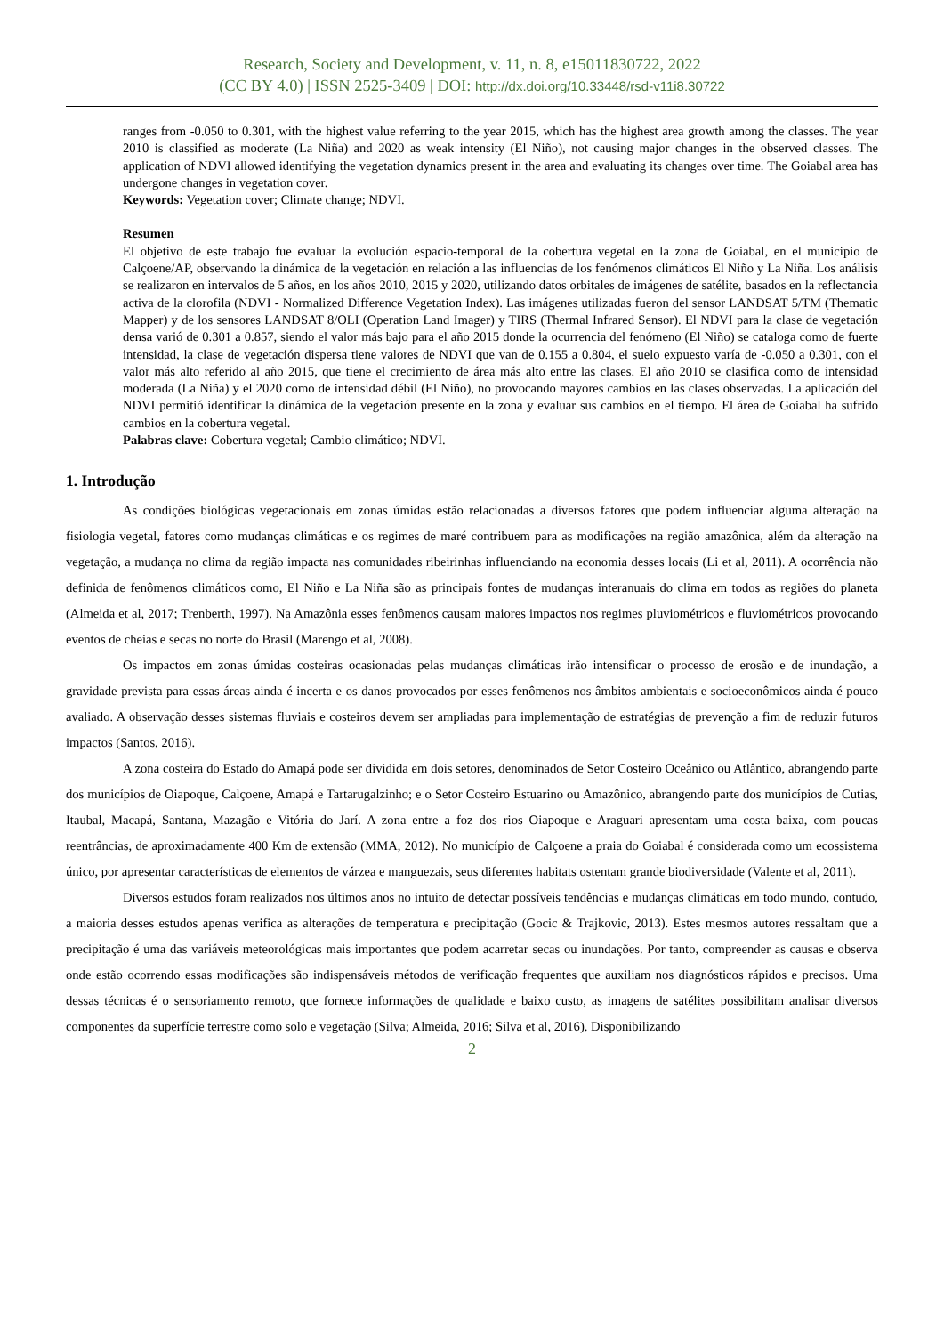Research, Society and Development, v. 11, n. 8, e15011830722, 2022
(CC BY 4.0) | ISSN 2525-3409 | DOI: http://dx.doi.org/10.33448/rsd-v11i8.30722
ranges from -0.050 to 0.301, with the highest value referring to the year 2015, which has the highest area growth among the classes. The year 2010 is classified as moderate (La Niña) and 2020 as weak intensity (El Niño), not causing major changes in the observed classes. The application of NDVI allowed identifying the vegetation dynamics present in the area and evaluating its changes over time. The Goiabal area has undergone changes in vegetation cover.
Keywords: Vegetation cover; Climate change; NDVI.
Resumen
El objetivo de este trabajo fue evaluar la evolución espacio-temporal de la cobertura vegetal en la zona de Goiabal, en el municipio de Calçoene/AP, observando la dinámica de la vegetación en relación a las influencias de los fenómenos climáticos El Niño y La Niña. Los análisis se realizaron en intervalos de 5 años, en los años 2010, 2015 y 2020, utilizando datos orbitales de imágenes de satélite, basados en la reflectancia activa de la clorofila (NDVI - Normalized Difference Vegetation Index). Las imágenes utilizadas fueron del sensor LANDSAT 5/TM (Thematic Mapper) y de los sensores LANDSAT 8/OLI (Operation Land Imager) y TIRS (Thermal Infrared Sensor). El NDVI para la clase de vegetación densa varió de 0.301 a 0.857, siendo el valor más bajo para el año 2015 donde la ocurrencia del fenómeno (El Niño) se cataloga como de fuerte intensidad, la clase de vegetación dispersa tiene valores de NDVI que van de 0.155 a 0.804, el suelo expuesto varía de -0.050 a 0.301, con el valor más alto referido al año 2015, que tiene el crecimiento de área más alto entre las clases. El año 2010 se clasifica como de intensidad moderada (La Niña) y el 2020 como de intensidad débil (El Niño), no provocando mayores cambios en las clases observadas. La aplicación del NDVI permitió identificar la dinámica de la vegetación presente en la zona y evaluar sus cambios en el tiempo. El área de Goiabal ha sufrido cambios en la cobertura vegetal.
Palabras clave: Cobertura vegetal; Cambio climático; NDVI.
1. Introdução
As condições biológicas vegetacionais em zonas úmidas estão relacionadas a diversos fatores que podem influenciar alguma alteração na fisiologia vegetal, fatores como mudanças climáticas e os regimes de maré contribuem para as modificações na região amazônica, além da alteração na vegetação, a mudança no clima da região impacta nas comunidades ribeirinhas influenciando na economia desses locais (Li et al, 2011). A ocorrência não definida de fenômenos climáticos como, El Niño e La Niña são as principais fontes de mudanças interanuais do clima em todos as regiões do planeta (Almeida et al, 2017; Trenberth, 1997). Na Amazônia esses fenômenos causam maiores impactos nos regimes pluviométricos e fluviométricos provocando eventos de cheias e secas no norte do Brasil (Marengo et al, 2008).
Os impactos em zonas úmidas costeiras ocasionadas pelas mudanças climáticas irão intensificar o processo de erosão e de inundação, a gravidade prevista para essas áreas ainda é incerta e os danos provocados por esses fenômenos nos âmbitos ambientais e socioeconômicos ainda é pouco avaliado. A observação desses sistemas fluviais e costeiros devem ser ampliadas para implementação de estratégias de prevenção a fim de reduzir futuros impactos (Santos, 2016).
A zona costeira do Estado do Amapá pode ser dividida em dois setores, denominados de Setor Costeiro Oceânico ou Atlântico, abrangendo parte dos municípios de Oiapoque, Calçoene, Amapá e Tartarugalzinho; e o Setor Costeiro Estuarino ou Amazônico, abrangendo parte dos municípios de Cutias, Itaubal, Macapá, Santana, Mazagão e Vitória do Jarí. A zona entre a foz dos rios Oiapoque e Araguari apresentam uma costa baixa, com poucas reentrâncias, de aproximadamente 400 Km de extensão (MMA, 2012). No município de Calçoene a praia do Goiabal é considerada como um ecossistema único, por apresentar características de elementos de várzea e manguezais, seus diferentes habitats ostentam grande biodiversidade (Valente et al, 2011).
Diversos estudos foram realizados nos últimos anos no intuito de detectar possíveis tendências e mudanças climáticas em todo mundo, contudo, a maioria desses estudos apenas verifica as alterações de temperatura e precipitação (Gocic & Trajkovic, 2013). Estes mesmos autores ressaltam que a precipitação é uma das variáveis meteorológicas mais importantes que podem acarretar secas ou inundações. Por tanto, compreender as causas e observa onde estão ocorrendo essas modificações são indispensáveis métodos de verificação frequentes que auxiliam nos diagnósticos rápidos e precisos. Uma dessas técnicas é o sensoriamento remoto, que fornece informações de qualidade e baixo custo, as imagens de satélites possibilitam analisar diversos componentes da superfície terrestre como solo e vegetação (Silva; Almeida, 2016; Silva et al, 2016). Disponibilizando
2